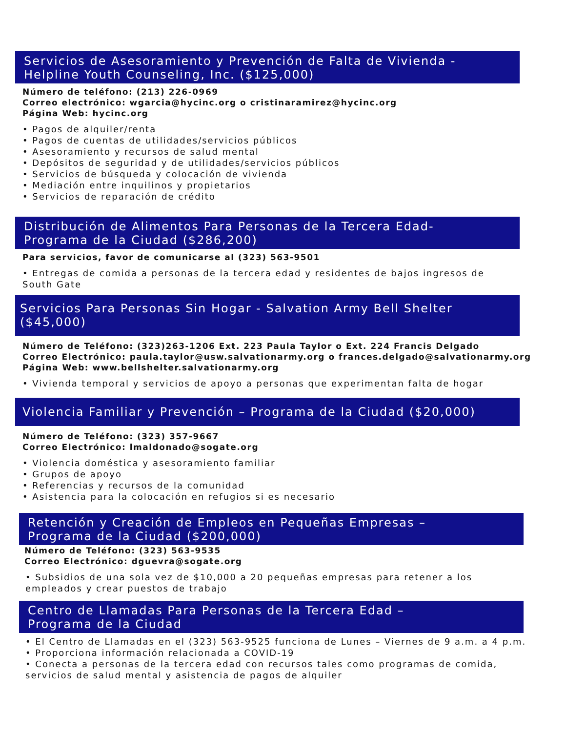Servicios de Asesoramiento y Prevención de Falta de Vivienda -
Helpline Youth Counseling, Inc. ($125,000)
Número de teléfono: (213) 226-0969
Correo electrónico: wgarcia@hycinc.org o cristinaramirez@hycinc.org
Página Web: hycinc.org
• Pagos de alquiler/renta
• Pagos de cuentas de utilidades/servicios públicos
• Asesoramiento y recursos de salud mental
• Depósitos de seguridad y de utilidades/servicios públicos
• Servicios de búsqueda y colocación de vivienda
• Mediación entre inquilinos y propietarios
• Servicios de reparación de crédito
Distribución de Alimentos Para Personas de la Tercera Edad-
Programa de la Ciudad ($286,200)
Para servicios, favor de comunicarse al (323) 563-9501
• Entregas de comida a personas de la tercera edad y residentes de bajos ingresos de
South Gate
Servicios Para Personas Sin Hogar - Salvation Army Bell Shelter ($45,000)
Número de Teléfono: (323)263-1206 Ext. 223 Paula Taylor o Ext. 224 Francis Delgado
Correo Electrónico: paula.taylor@usw.salvationarmy.org o frances.delgado@salvationarmy.org
Página Web: www.bellshelter.salvationarmy.org
• Vivienda temporal y servicios de apoyo a personas que experimentan falta de hogar
Violencia Familiar y Prevención – Programa de la Ciudad ($20,000)
Número de Teléfono: (323) 357-9667
Correo Electrónico: lmaldonado@sogate.org
• Violencia doméstica y asesoramiento familiar
• Grupos de apoyo
• Referencias y recursos de la comunidad
• Asistencia para la colocación en refugios si es necesario
Retención y Creación de Empleos en Pequeñas Empresas –
Programa de la Ciudad ($200,000)
Número de Teléfono: (323) 563-9535
Correo Electrónico: dguevra@sogate.org
• Subsidios de una sola vez de $10,000 a 20 pequeñas empresas para retener a los
empleados y crear puestos de trabajo
Centro de Llamadas Para Personas de la Tercera Edad –
Programa de la Ciudad
• El Centro de Llamadas en el (323) 563-9525 funciona de Lunes – Viernes de 9 a.m. a 4 p.m.
• Proporciona información relacionada a COVID-19
• Conecta a personas de la tercera edad con recursos tales como programas de comida,
servicios de salud mental y asistencia de pagos de alquiler